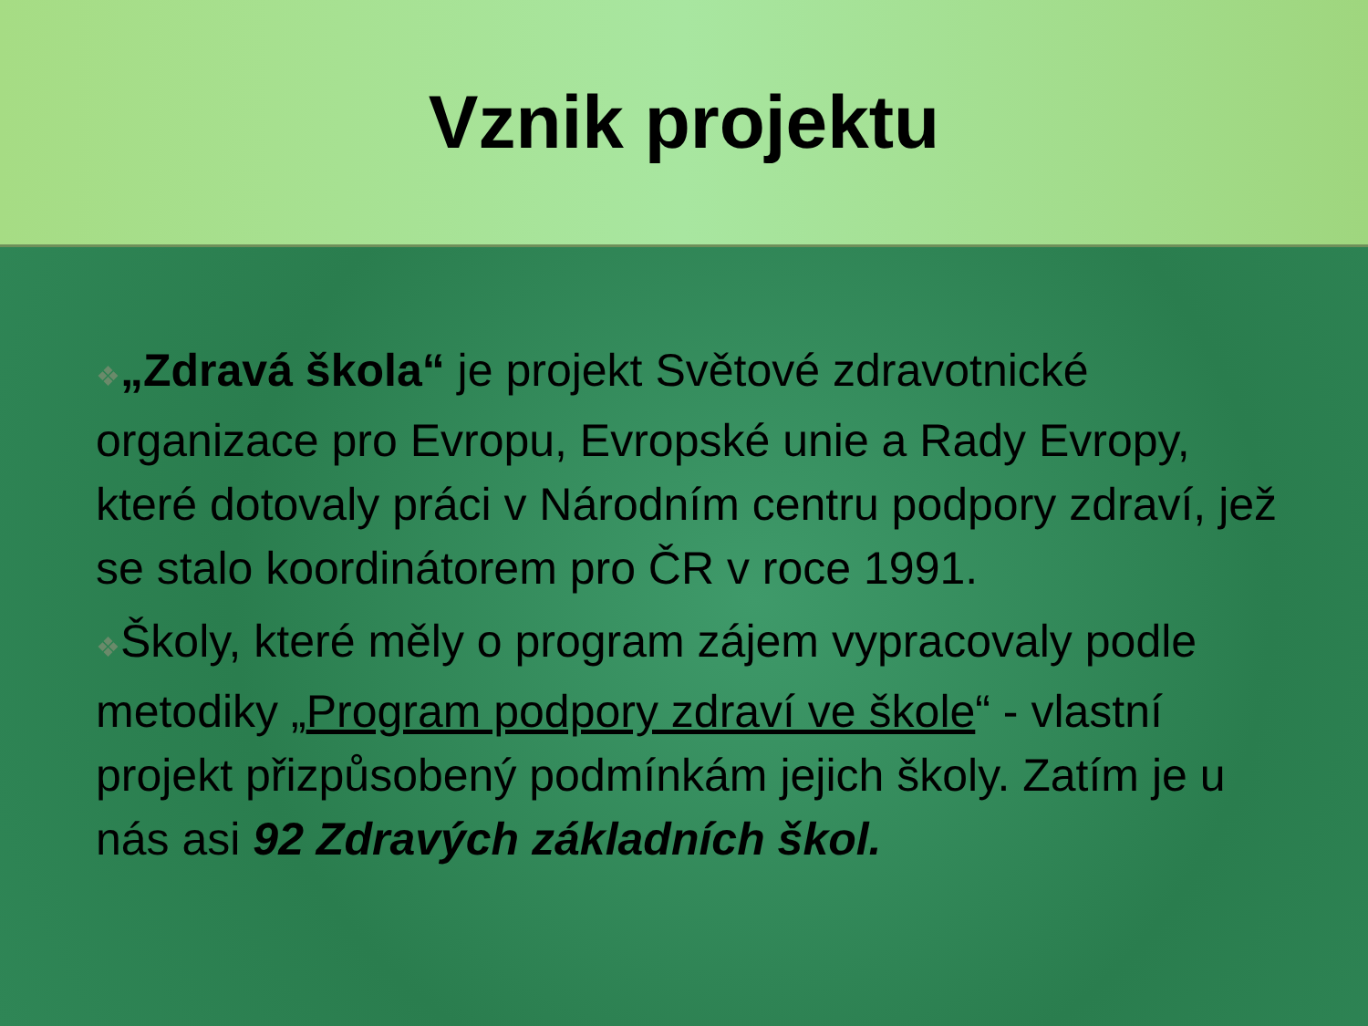Vznik projektu
❖„Zdravá škola“ je projekt Světové zdravotnické organizace pro Evropu, Evropské unie a Rady Evropy, které dotovaly práci v Národním centru podpory zdraví, jež se stalo koordinátorem pro ČR v roce 1991.
❖Školy, které měly o program zájem vypracovaly podle metodiky „Program podpory zdraví ve škole“ - vlastní projekt přizpůsobený podmínkám jejich školy. Zatím je u nás asi 92 Zdravých základních škol.